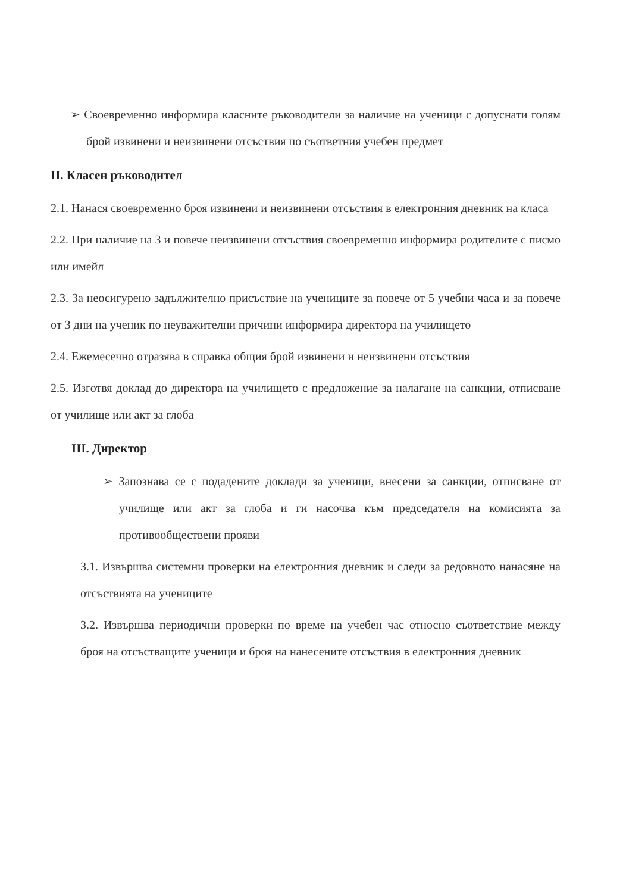➢ Своевременно информира класните ръководители за наличие на ученици с допуснати голям брой извинени и неизвинени отсъствия по съответния учебен предмет
II. Класен ръководител
2.1. Нанася своевременно броя извинени и неизвинени отсъствия в електронния дневник на класа
2.2. При наличие на 3 и повече неизвинени отсъствия своевременно информира родителите с писмо или имейл
2.3. За неосигурено задължително присъствие на учениците за повече от 5 учебни часа и за повече от 3 дни на ученик по неуважителни причини информира директора на училището
2.4. Ежемесечно отразява в справка общия брой извинени и неизвинени отсъствия
2.5. Изготвя доклад до директора на училището с предложение за налагане на санкции, отписване от училище или акт за глоба
III. Директор
➢ Запознава се с подадените доклади за ученици, внесени за санкции, отписване от училище или акт за глоба и ги насочва към председателя на комисията за противообществени прояви
3.1. Извършва системни проверки на електронния дневник и следи за редовното нанасяне на отсъствията на учениците
3.2. Извършва периодични проверки по време на учебен час относно съответствие между броя на отсъстващите ученици и броя на нанесените отсъствия в електронния дневник